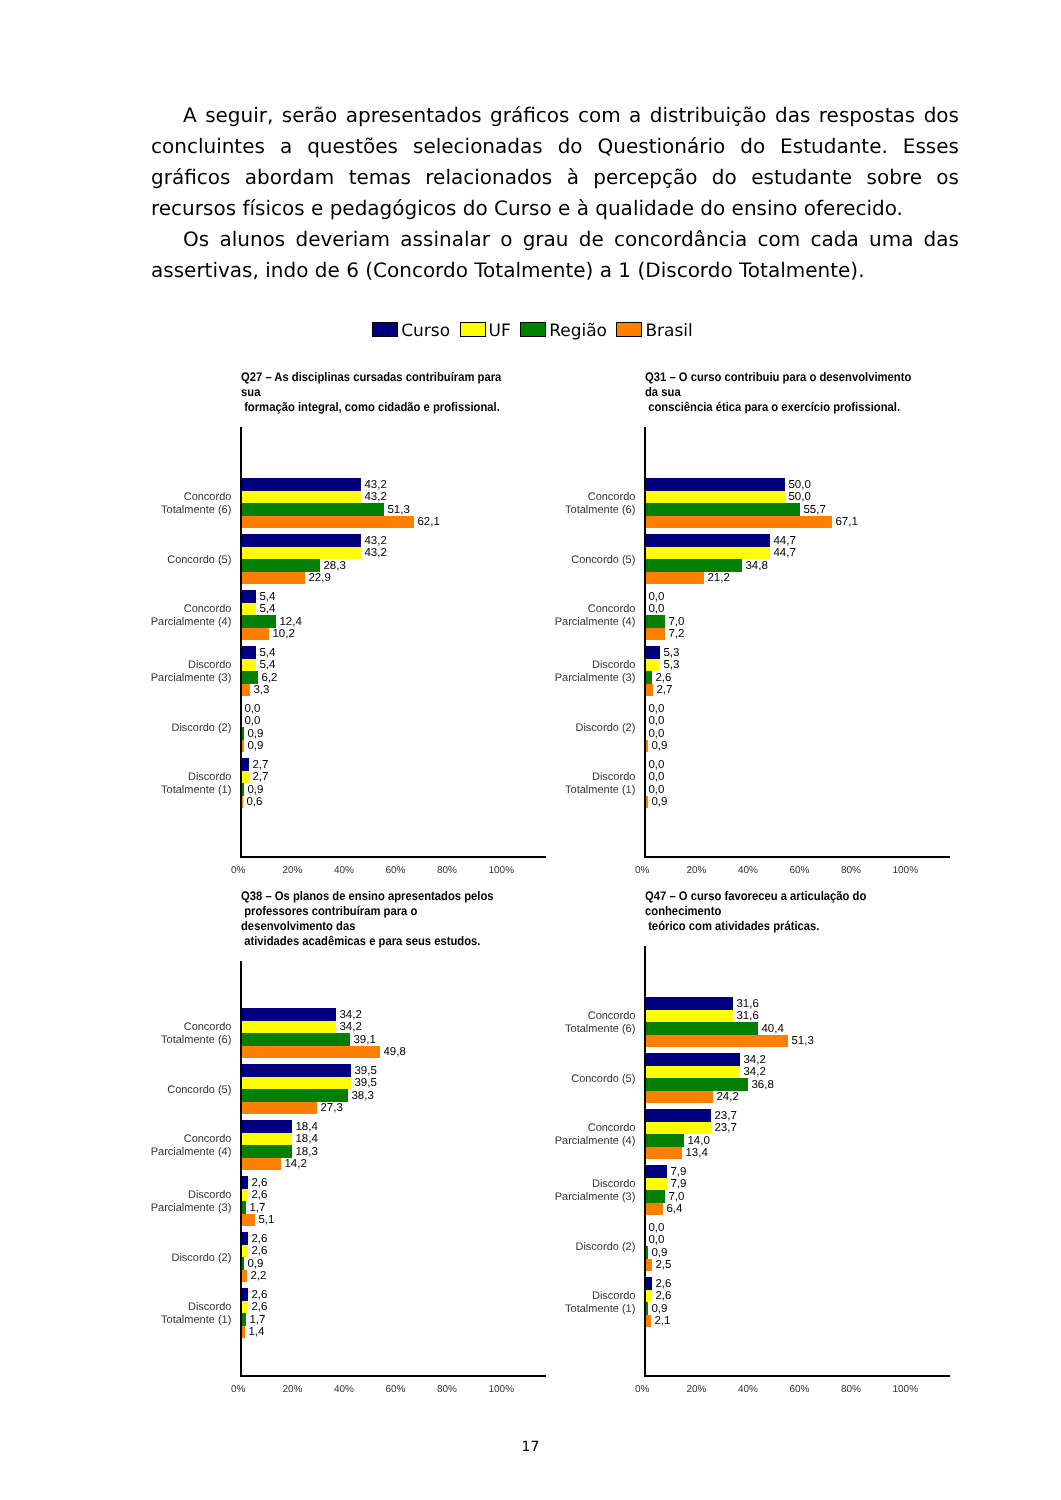A seguir, serão apresentados gráficos com a distribuição das respostas dos concluintes a questões selecionadas do Questionário do Estudante. Esses gráficos abordam temas relacionados à percepção do estudante sobre os recursos físicos e pedagógicos do Curso e à qualidade do ensino oferecido.
Os alunos deveriam assinalar o grau de concordância com cada uma das assertivas, indo de 6 (Concordo Totalmente) a 1 (Discordo Totalmente).
Curso UF Região Brasil
Q27 – As disciplinas cursadas contribuíram para sua
formação integral, como cidadão e profissional.
Concordo
Totalmente (6)
43,2
43,2
51,3
62,1
Concordo (5)
43,2
43,2
28,3
22,9
Concordo
Parcialmente (4)
5,4
5,4
12,4
10,2
Discordo
Parcialmente (3)
5,4
5,4
6,2
3,3
Discordo (2)
0,0
0,0
0,9
0,9
Discordo
Totalmente (1)
2,7
2,7
0,9
0,6
0% 20% 40% 60% 80% 100%
Q31 – O curso contribuiu para o desenvolvimento da sua
consciência ética para o exercício profissional.
Concordo
Totalmente (6)
50,0
50,0
55,7
67,1
Concordo (5)
44,7
44,7
34,8
21,2
Concordo
Parcialmente (4)
0,0
0,0
7,0
7,2
Discordo
Parcialmente (3)
5,3
5,3
2,6
2,7
Discordo (2)
0,0
0,0
0,0
0,9
Discordo
Totalmente (1)
0,0
0,0
0,0
0,9
0% 20% 40% 60% 80% 100%
Q38 – Os planos de ensino apresentados pelos
professores contribuíram para o desenvolvimento das
atividades acadêmicas e para seus estudos.
Concordo
Totalmente (6)
34,2
34,2
39,1
49,8
Concordo (5)
39,5
39,5
38,3
27,3
Concordo
Parcialmente (4)
18,4
18,4
18,3
14,2
Discordo
Parcialmente (3)
2,6
2,6
1,7
5,1
Discordo (2)
2,6
2,6
0,9
2,2
Discordo
Totalmente (1)
2,6
2,6
1,7
1,4
0% 20% 40% 60% 80% 100%
Q47 – O curso favoreceu a articulação do conhecimento
teórico com atividades práticas.
Concordo
Totalmente (6)
31,6
31,6
40,4
51,3
Concordo (5)
34,2
34,2
36,8
24,2
Concordo
Parcialmente (4)
23,7
23,7
14,0
13,4
Discordo
Parcialmente (3)
7,9
7,9
7,0
6,4
Discordo (2)
0,0
0,0
0,9
2,5
Discordo
Totalmente (1)
2,6
2,6
0,9
2,1
0% 20% 40% 60% 80% 100%
17